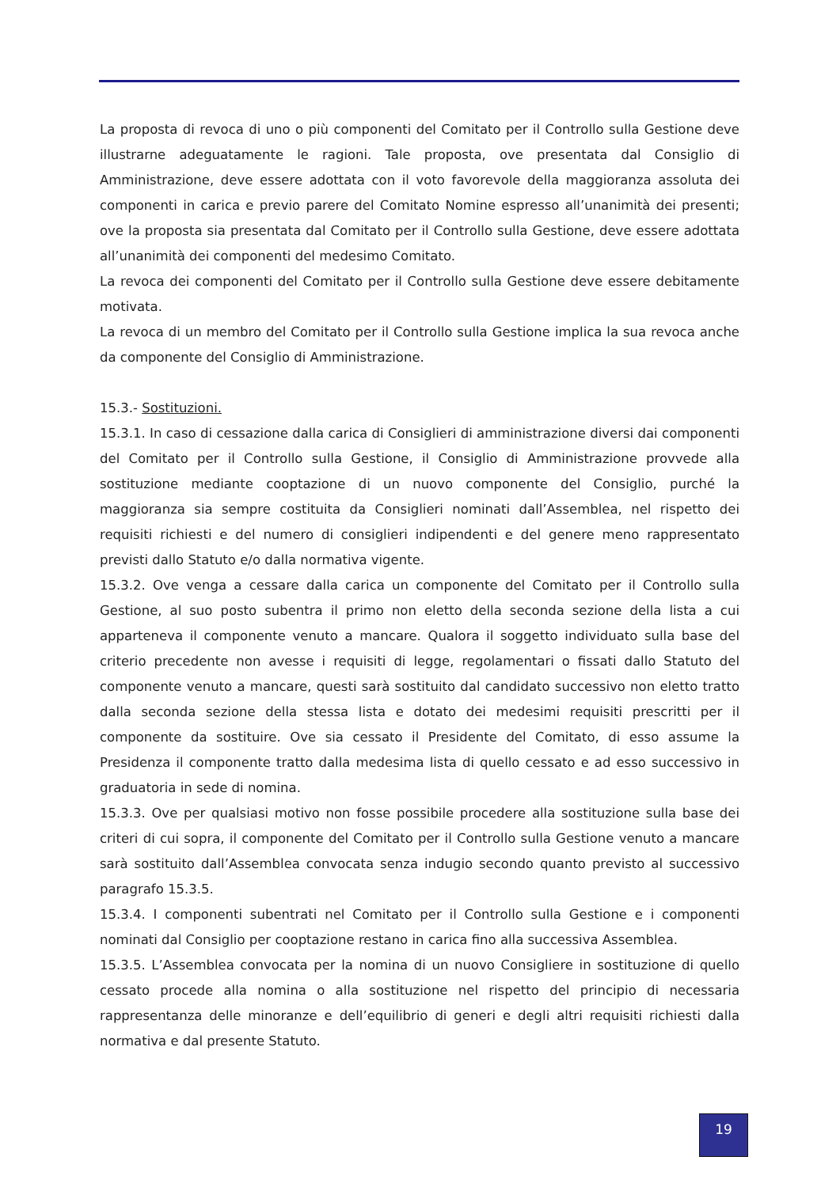La proposta di revoca di uno o più componenti del Comitato per il Controllo sulla Gestione deve illustrarne adeguatamente le ragioni. Tale proposta, ove presentata dal Consiglio di Amministrazione, deve essere adottata con il voto favorevole della maggioranza assoluta dei componenti in carica e previo parere del Comitato Nomine espresso all’unanimità dei presenti; ove la proposta sia presentata dal Comitato per il Controllo sulla Gestione, deve essere adottata all’unanimità dei componenti del medesimo Comitato.
La revoca dei componenti del Comitato per il Controllo sulla Gestione deve essere debitamente motivata.
La revoca di un membro del Comitato per il Controllo sulla Gestione implica la sua revoca anche da componente del Consiglio di Amministrazione.
15.3.- Sostituzioni.
15.3.1. In caso di cessazione dalla carica di Consiglieri di amministrazione diversi dai componenti del Comitato per il Controllo sulla Gestione, il Consiglio di Amministrazione provvede alla sostituzione mediante cooptazione di un nuovo componente del Consiglio, purché la maggioranza sia sempre costituita da Consiglieri nominati dall’Assemblea, nel rispetto dei requisiti richiesti e del numero di consiglieri indipendenti e del genere meno rappresentato previsti dallo Statuto e/o dalla normativa vigente.
15.3.2. Ove venga a cessare dalla carica un componente del Comitato per il Controllo sulla Gestione, al suo posto subentra il primo non eletto della seconda sezione della lista a cui apparteneva il componente venuto a mancare. Qualora il soggetto individuato sulla base del criterio precedente non avesse i requisiti di legge, regolamentari o fissati dallo Statuto del componente venuto a mancare, questi sarà sostituito dal candidato successivo non eletto tratto dalla seconda sezione della stessa lista e dotato dei medesimi requisiti prescritti per il componente da sostituire. Ove sia cessato il Presidente del Comitato, di esso assume la Presidenza il componente tratto dalla medesima lista di quello cessato e ad esso successivo in graduatoria in sede di nomina.
15.3.3. Ove per qualsiasi motivo non fosse possibile procedere alla sostituzione sulla base dei criteri di cui sopra, il componente del Comitato per il Controllo sulla Gestione venuto a mancare sarà sostituito dall’Assemblea convocata senza indugio secondo quanto previsto al successivo paragrafo 15.3.5.
15.3.4. I componenti subentrati nel Comitato per il Controllo sulla Gestione e i componenti nominati dal Consiglio per cooptazione restano in carica fino alla successiva Assemblea.
15.3.5. L’Assemblea convocata per la nomina di un nuovo Consigliere in sostituzione di quello cessato procede alla nomina o alla sostituzione nel rispetto del principio di necessaria rappresentanza delle minoranze e dell’equilibrio di generi e degli altri requisiti richiesti dalla normativa e dal presente Statuto.
19